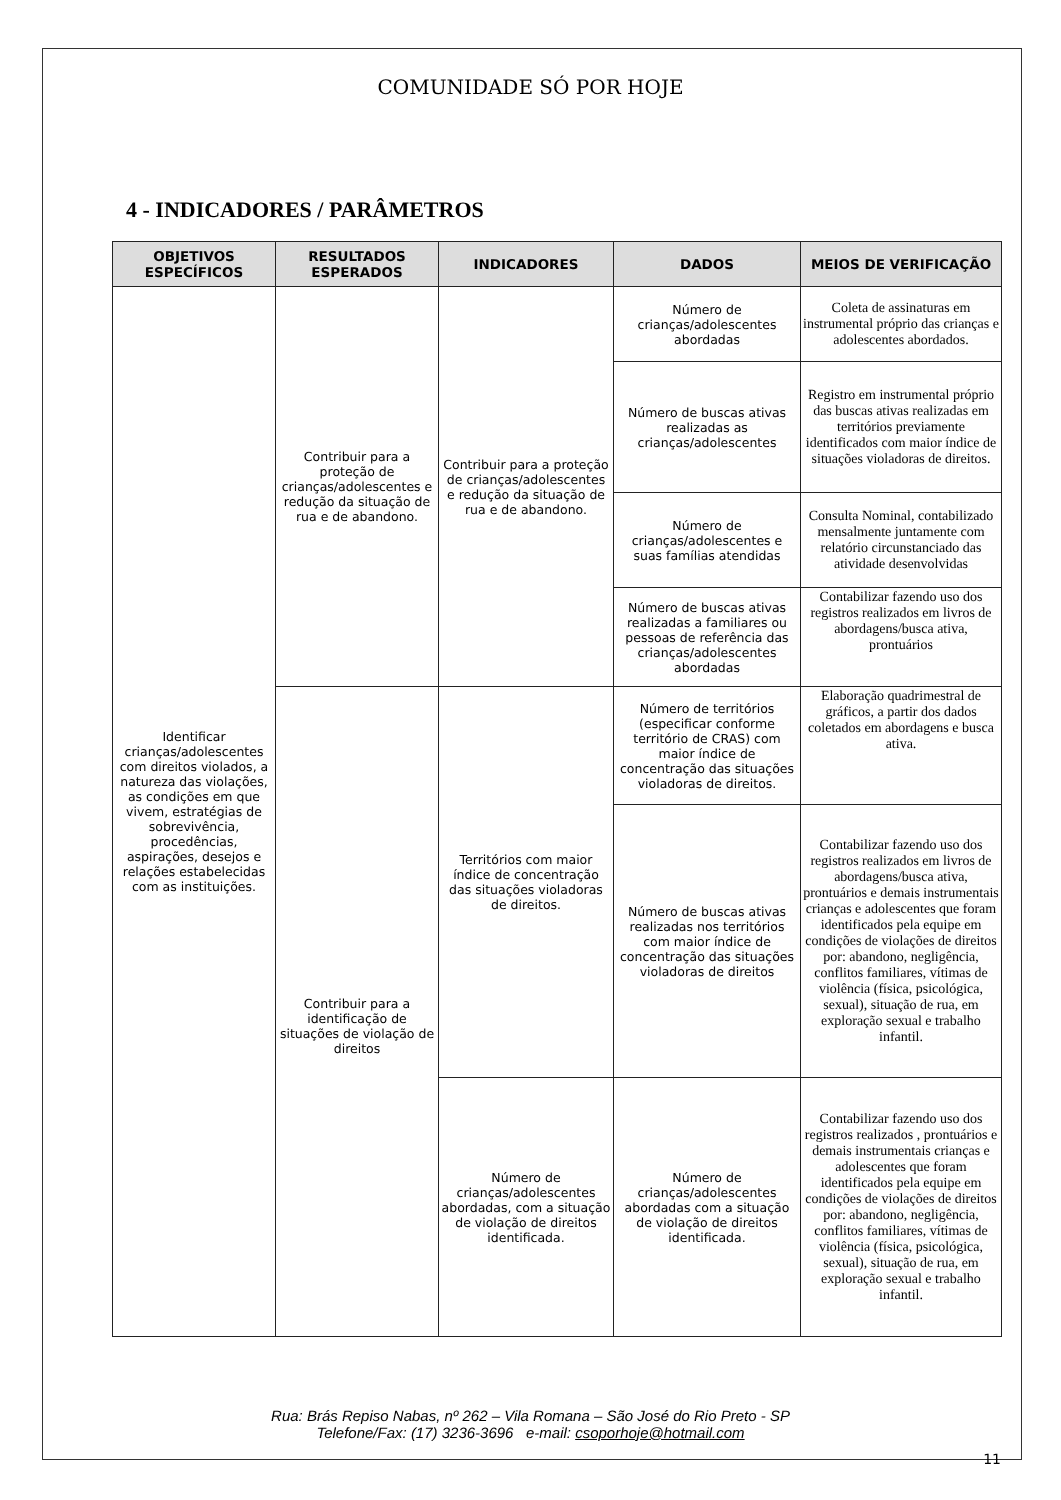COMUNIDADE SÓ POR HOJE
4 - INDICADORES / PARÂMETROS
| OBJETIVOS ESPECÍFICOS | RESULTADOS ESPERADOS | INDICADORES | DADOS | MEIOS DE VERIFICAÇÃO |
| --- | --- | --- | --- | --- |
| Identificar crianças/adolescentes com direitos violados, a natureza das violações, as condições em que vivem, estratégias de sobrevivência, procedências, aspirações, desejos e relações estabelecidas com as instituições. | Contribuir para a proteção de crianças/adolescentes e redução da situação de rua e de abandono. | Contribuir para a proteção de crianças/adolescentes e redução da situação de rua e de abandono. | Número de crianças/adolescentes abordadas | Coleta de assinaturas em instrumental próprio das crianças e adolescentes abordados. |
| | | | Número de buscas ativas realizadas as crianças/adolescentes | Registro em instrumental próprio das buscas ativas realizadas em territórios previamente identificados com maior índice de situações violadoras de direitos. |
| | | | Número de crianças/adolescentes e suas famílias atendidas | Consulta Nominal, contabilizado mensalmente juntamente com relatório circunstanciado das atividade desenvolvidas |
| | | | Número de buscas ativas realizadas a familiares ou pessoas de referência das crianças/adolescentes abordadas | Contabilizar fazendo uso dos registros realizados em livros de abordagens/busca ativa, prontuários |
| | Contribuir para a identificação de situações de violação de direitos | Territórios com maior índice de concentração das situações violadoras de direitos. | Número de territórios (especificar conforme território de CRAS) com maior índice de concentração das situações violadoras de direitos. | Elaboração quadrimestral de gráficos, a partir dos dados coletados em abordagens e busca ativa. |
| | | | Número de buscas ativas realizadas nos territórios com maior índice de concentração das situações violadoras de direitos | Contabilizar fazendo uso dos registros realizados em livros de abordagens/busca ativa, prontuários e demais instrumentais crianças e adolescentes que foram identificados pela equipe em condições de violações de direitos por: abandono, negligência, conflitos familiares, vítimas de violência (física, psicológica, sexual), situação de rua, em exploração sexual e trabalho infantil. |
| | | Número de crianças/adolescentes abordadas, com a situação de violação de direitos identificada. | Número de crianças/adolescentes abordadas com a situação de violação de direitos identificada. | Contabilizar fazendo uso dos registros realizados , prontuários e demais instrumentais crianças e adolescentes que foram identificados pela equipe em condições de violações de direitos por: abandono, negligência, conflitos familiares, vítimas de violência (física, psicológica, sexual), situação de rua, em exploração sexual e trabalho infantil. |
Rua: Brás Repiso Nabas, nº 262 – Vila Romana – São José do Rio Preto - SP
Telefone/Fax: (17) 3236-3696 e-mail: csoporhoje@hotmail.com
11